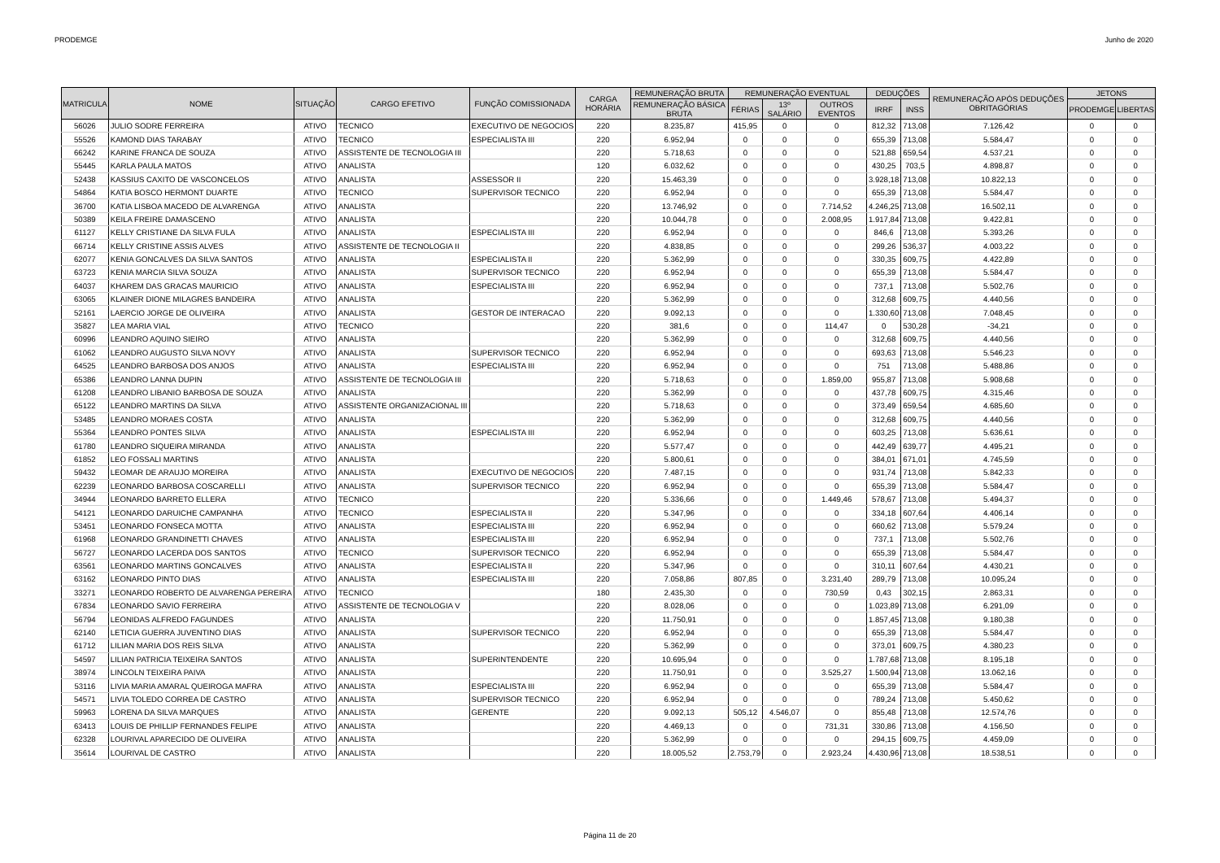PRODEMGE Junho de 2020
| MATRICULA | NOME | SITUAÇÃO | CARGO EFETIVO | FUNÇÃO COMISSIONADA | CARGA HORÁRIA | REMUNERAÇÃO BRUTA | REMUNERAÇÃO EVENTUAL | | | DEDUÇÕES | | REMUNERAÇÃO APÓS DEDUÇÕES OBRITAGÓRIAS | JETONS | |
| --- | --- | --- | --- | --- | --- | --- | --- | --- | --- | --- | --- | --- | --- | --- |
| | | | | | | REMUNERAÇÃO BÁSICA BRUTA | FÉRIAS | 13º SALÁRIO | OUTROS EVENTOS | IRRF | INSS | | PRODEMGE | LIBERTAS |
| 56026 | JULIO SODRE FERREIRA | ATIVO | TECNICO | EXECUTIVO DE NEGOCIOS | 220 | 8.235,87 | 415,95 | 0 | 0 | 812,32 | 713,08 | 7.126,42 | 0 | 0 |
| 55526 | KAMOND DIAS TARABAY | ATIVO | TECNICO | ESPECIALISTA III | 220 | 6.952,94 | 0 | 0 | 0 | 655,39 | 713,08 | 5.584,47 | 0 | 0 |
| 66242 | KARINE FRANCA DE SOUZA | ATIVO | ASSISTENTE DE TECNOLOGIA III | | 220 | 5.718,63 | 0 | 0 | 0 | 521,88 | 659,54 | 4.537,21 | 0 | 0 |
| 55445 | KARLA PAULA MATOS | ATIVO | ANALISTA | | 120 | 6.032,62 | 0 | 0 | 0 | 430,25 | 703,5 | 4.898,87 | 0 | 0 |
| 52438 | KASSIUS CAXITO DE VASCONCELOS | ATIVO | ANALISTA | ASSESSOR II | 220 | 15.463,39 | 0 | 0 | 0 | 3.928,18 | 713,08 | 10.822,13 | 0 | 0 |
| 54864 | KATIA BOSCO HERMONT DUARTE | ATIVO | TECNICO | SUPERVISOR TECNICO | 220 | 6.952,94 | 0 | 0 | 0 | 655,39 | 713,08 | 5.584,47 | 0 | 0 |
| 36700 | KATIA LISBOA MACEDO DE ALVARENGA | ATIVO | ANALISTA | | 220 | 13.746,92 | 0 | 0 | 7.714,52 | 4.246,25 | 713,08 | 16.502,11 | 0 | 0 |
| 50389 | KEILA FREIRE DAMASCENO | ATIVO | ANALISTA | | 220 | 10.044,78 | 0 | 0 | 2.008,95 | 1.917,84 | 713,08 | 9.422,81 | 0 | 0 |
| 61127 | KELLY CRISTIANE DA SILVA FULA | ATIVO | ANALISTA | ESPECIALISTA III | 220 | 6.952,94 | 0 | 0 | 0 | 846,6 | 713,08 | 5.393,26 | 0 | 0 |
| 66714 | KELLY CRISTINE ASSIS ALVES | ATIVO | ASSISTENTE DE TECNOLOGIA II | | 220 | 4.838,85 | 0 | 0 | 0 | 299,26 | 536,37 | 4.003,22 | 0 | 0 |
| 62077 | KENIA GONCALVES DA SILVA SANTOS | ATIVO | ANALISTA | ESPECIALISTA II | 220 | 5.362,99 | 0 | 0 | 0 | 330,35 | 609,75 | 4.422,89 | 0 | 0 |
| 63723 | KENIA MARCIA SILVA SOUZA | ATIVO | ANALISTA | SUPERVISOR TECNICO | 220 | 6.952,94 | 0 | 0 | 0 | 655,39 | 713,08 | 5.584,47 | 0 | 0 |
| 64037 | KHAREM DAS GRACAS MAURICIO | ATIVO | ANALISTA | ESPECIALISTA III | 220 | 6.952,94 | 0 | 0 | 0 | 737,1 | 713,08 | 5.502,76 | 0 | 0 |
| 63065 | KLAINER DIONE MILAGRES BANDEIRA | ATIVO | ANALISTA | | 220 | 5.362,99 | 0 | 0 | 0 | 312,68 | 609,75 | 4.440,56 | 0 | 0 |
| 52161 | LAERCIO JORGE DE OLIVEIRA | ATIVO | ANALISTA | GESTOR DE INTERACAO | 220 | 9.092,13 | 0 | 0 | 0 | 1.330,60 | 713,08 | 7.048,45 | 0 | 0 |
| 35827 | LEA MARIA VIAL | ATIVO | TECNICO | | 220 | 381,6 | 0 | 0 | 114,47 | 0 | 530,28 | -34,21 | 0 | 0 |
| 60996 | LEANDRO AQUINO SIEIRO | ATIVO | ANALISTA | | 220 | 5.362,99 | 0 | 0 | 0 | 312,68 | 609,75 | 4.440,56 | 0 | 0 |
| 61062 | LEANDRO AUGUSTO SILVA NOVY | ATIVO | ANALISTA | SUPERVISOR TECNICO | 220 | 6.952,94 | 0 | 0 | 0 | 693,63 | 713,08 | 5.546,23 | 0 | 0 |
| 64525 | LEANDRO BARBOSA DOS ANJOS | ATIVO | ANALISTA | ESPECIALISTA III | 220 | 6.952,94 | 0 | 0 | 0 | 751 | 713,08 | 5.488,86 | 0 | 0 |
| 65386 | LEANDRO LANNA DUPIN | ATIVO | ASSISTENTE DE TECNOLOGIA III | | 220 | 5.718,63 | 0 | 0 | 1.859,00 | 955,87 | 713,08 | 5.908,68 | 0 | 0 |
| 61208 | LEANDRO LIBANIO BARBOSA DE SOUZA | ATIVO | ANALISTA | | 220 | 5.362,99 | 0 | 0 | 0 | 437,78 | 609,75 | 4.315,46 | 0 | 0 |
| 65122 | LEANDRO MARTINS DA SILVA | ATIVO | ASSISTENTE ORGANIZACIONAL III | | 220 | 5.718,63 | 0 | 0 | 0 | 373,49 | 659,54 | 4.685,60 | 0 | 0 |
| 53485 | LEANDRO MORAES COSTA | ATIVO | ANALISTA | | 220 | 5.362,99 | 0 | 0 | 0 | 312,68 | 609,75 | 4.440,56 | 0 | 0 |
| 55364 | LEANDRO PONTES SILVA | ATIVO | ANALISTA | ESPECIALISTA III | 220 | 6.952,94 | 0 | 0 | 0 | 603,25 | 713,08 | 5.636,61 | 0 | 0 |
| 61780 | LEANDRO SIQUEIRA MIRANDA | ATIVO | ANALISTA | | 220 | 5.577,47 | 0 | 0 | 0 | 442,49 | 639,77 | 4.495,21 | 0 | 0 |
| 61852 | LEO FOSSALI MARTINS | ATIVO | ANALISTA | | 220 | 5.800,61 | 0 | 0 | 0 | 384,01 | 671,01 | 4.745,59 | 0 | 0 |
| 59432 | LEOMAR DE ARAUJO MOREIRA | ATIVO | ANALISTA | EXECUTIVO DE NEGOCIOS | 220 | 7.487,15 | 0 | 0 | 0 | 931,74 | 713,08 | 5.842,33 | 0 | 0 |
| 62239 | LEONARDO BARBOSA COSCARELLI | ATIVO | ANALISTA | SUPERVISOR TECNICO | 220 | 6.952,94 | 0 | 0 | 0 | 655,39 | 713,08 | 5.584,47 | 0 | 0 |
| 34944 | LEONARDO BARRETO ELLERA | ATIVO | TECNICO | | 220 | 5.336,66 | 0 | 0 | 1.449,46 | 578,67 | 713,08 | 5.494,37 | 0 | 0 |
| 54121 | LEONARDO DARUICHE CAMPANHA | ATIVO | TECNICO | ESPECIALISTA II | 220 | 5.347,96 | 0 | 0 | 0 | 334,18 | 607,64 | 4.406,14 | 0 | 0 |
| 53451 | LEONARDO FONSECA MOTTA | ATIVO | ANALISTA | ESPECIALISTA III | 220 | 6.952,94 | 0 | 0 | 0 | 660,62 | 713,08 | 5.579,24 | 0 | 0 |
| 61968 | LEONARDO GRANDINETTI CHAVES | ATIVO | ANALISTA | ESPECIALISTA III | 220 | 6.952,94 | 0 | 0 | 0 | 737,1 | 713,08 | 5.502,76 | 0 | 0 |
| 56727 | LEONARDO LACERDA DOS SANTOS | ATIVO | TECNICO | SUPERVISOR TECNICO | 220 | 6.952,94 | 0 | 0 | 0 | 655,39 | 713,08 | 5.584,47 | 0 | 0 |
| 63561 | LEONARDO MARTINS GONCALVES | ATIVO | ANALISTA | ESPECIALISTA II | 220 | 5.347,96 | 0 | 0 | 0 | 310,11 | 607,64 | 4.430,21 | 0 | 0 |
| 63162 | LEONARDO PINTO DIAS | ATIVO | ANALISTA | ESPECIALISTA III | 220 | 7.058,86 | 807,85 | 0 | 3.231,40 | 289,79 | 713,08 | 10.095,24 | 0 | 0 |
| 33271 | LEONARDO ROBERTO DE ALVARENGA PEREIRA | ATIVO | TECNICO | | 180 | 2.435,30 | 0 | 0 | 730,59 | 0,43 | 302,15 | 2.863,31 | 0 | 0 |
| 67834 | LEONARDO SAVIO FERREIRA | ATIVO | ASSISTENTE DE TECNOLOGIA V | | 220 | 8.028,06 | 0 | 0 | 0 | 1.023,89 | 713,08 | 6.291,09 | 0 | 0 |
| 56794 | LEONIDAS ALFREDO FAGUNDES | ATIVO | ANALISTA | | 220 | 11.750,91 | 0 | 0 | 0 | 1.857,45 | 713,08 | 9.180,38 | 0 | 0 |
| 62140 | LETICIA GUERRA JUVENTINO DIAS | ATIVO | ANALISTA | SUPERVISOR TECNICO | 220 | 6.952,94 | 0 | 0 | 0 | 655,39 | 713,08 | 5.584,47 | 0 | 0 |
| 61712 | LILIAN MARIA DOS REIS SILVA | ATIVO | ANALISTA | | 220 | 5.362,99 | 0 | 0 | 0 | 373,01 | 609,75 | 4.380,23 | 0 | 0 |
| 54597 | LILIAN PATRICIA TEIXEIRA SANTOS | ATIVO | ANALISTA | SUPERINTENDENTE | 220 | 10.695,94 | 0 | 0 | 0 | 1.787,68 | 713,08 | 8.195,18 | 0 | 0 |
| 38974 | LINCOLN TEIXEIRA PAIVA | ATIVO | ANALISTA | | 220 | 11.750,91 | 0 | 0 | 3.525,27 | 1.500,94 | 713,08 | 13.062,16 | 0 | 0 |
| 53116 | LIVIA MARIA AMARAL QUEIROGA MAFRA | ATIVO | ANALISTA | ESPECIALISTA III | 220 | 6.952,94 | 0 | 0 | 0 | 655,39 | 713,08 | 5.584,47 | 0 | 0 |
| 54571 | LIVIA TOLEDO CORREA DE CASTRO | ATIVO | ANALISTA | SUPERVISOR TECNICO | 220 | 6.952,94 | 0 | 0 | 0 | 789,24 | 713,08 | 5.450,62 | 0 | 0 |
| 59963 | LORENA DA SILVA MARQUES | ATIVO | ANALISTA | GERENTE | 220 | 9.092,13 | 505,12 | 4.546,07 | 0 | 855,48 | 713,08 | 12.574,76 | 0 | 0 |
| 63413 | LOUIS DE PHILLIP FERNANDES FELIPE | ATIVO | ANALISTA | | 220 | 4.469,13 | 0 | 0 | 731,31 | 330,86 | 713,08 | 4.156,50 | 0 | 0 |
| 62328 | LOURIVAL APARECIDO DE OLIVEIRA | ATIVO | ANALISTA | | 220 | 5.362,99 | 0 | 0 | 0 | 294,15 | 609,75 | 4.459,09 | 0 | 0 |
| 35614 | LOURIVAL DE CASTRO | ATIVO | ANALISTA | | 220 | 18.005,52 | 2.753,79 | 0 | 2.923,24 | 4.430,96 | 713,08 | 18.538,51 | 0 | 0 |
Página 11 de 20